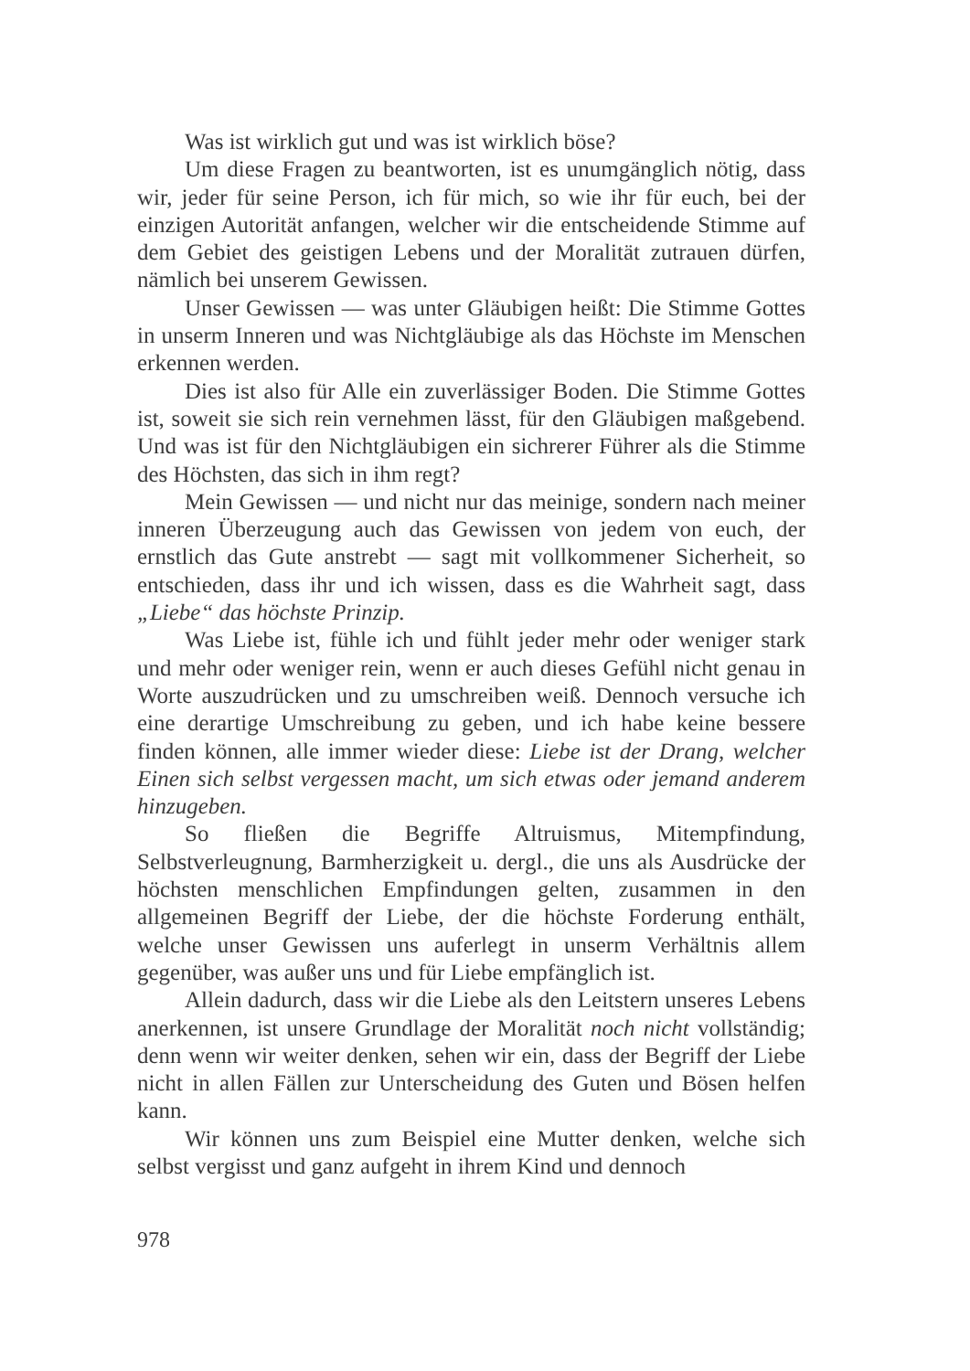Was ist wirklich gut und was ist wirklich böse?
Um diese Fragen zu beantworten, ist es unumgänglich nötig, dass wir, jeder für seine Person, ich für mich, so wie ihr für euch, bei der einzigen Autorität anfangen, welcher wir die entscheidende Stimme auf dem Gebiet des geistigen Lebens und der Moralität zutrauen dürfen, nämlich bei unserem Gewissen.
Unser Gewissen — was unter Gläubigen heißt: Die Stimme Gottes in unserm Inneren und was Nichtgläubige als das Höchste im Menschen erkennen werden.
Dies ist also für Alle ein zuverlässiger Boden. Die Stimme Gottes ist, soweit sie sich rein vernehmen lässt, für den Gläubigen maßgebend. Und was ist für den Nichtgläubigen ein sichrerer Führer als die Stimme des Höchsten, das sich in ihm regt?
Mein Gewissen — und nicht nur das meinige, sondern nach meiner inneren Überzeugung auch das Gewissen von jedem von euch, der ernstlich das Gute anstrebt — sagt mit vollkommener Sicherheit, so entschieden, dass ihr und ich wissen, dass es die Wahrheit sagt, dass „Liebe“ das höchste Prinzip.
Was Liebe ist, fühle ich und fühlt jeder mehr oder weniger stark und mehr oder weniger rein, wenn er auch dieses Gefühl nicht genau in Worte auszudrücken und zu umschreiben weiß. Dennoch versuche ich eine derartige Umschreibung zu geben, und ich habe keine bessere finden können, alle immer wieder diese: Liebe ist der Drang, welcher Einen sich selbst vergessen macht, um sich etwas oder jemand anderem hinzugeben.
So fließen die Begriffe Altruismus, Mitempfindung, Selbstverleugnung, Barmherzigkeit u. dergl., die uns als Ausdrücke der höchsten menschlichen Empfindungen gelten, zusammen in den allgemeinen Begriff der Liebe, der die höchste Forderung enthält, welche unser Gewissen uns auferlegt in unserm Verhältnis allem gegenüber, was außer uns und für Liebe empfänglich ist.
Allein dadurch, dass wir die Liebe als den Leitstern unseres Lebens anerkennen, ist unsere Grundlage der Moralität noch nicht vollständig; denn wenn wir weiter denken, sehen wir ein, dass der Begriff der Liebe nicht in allen Fällen zur Unterscheidung des Guten und Bösen helfen kann.
Wir können uns zum Beispiel eine Mutter denken, welche sich selbst vergisst und ganz aufgeht in ihrem Kind und dennoch
978